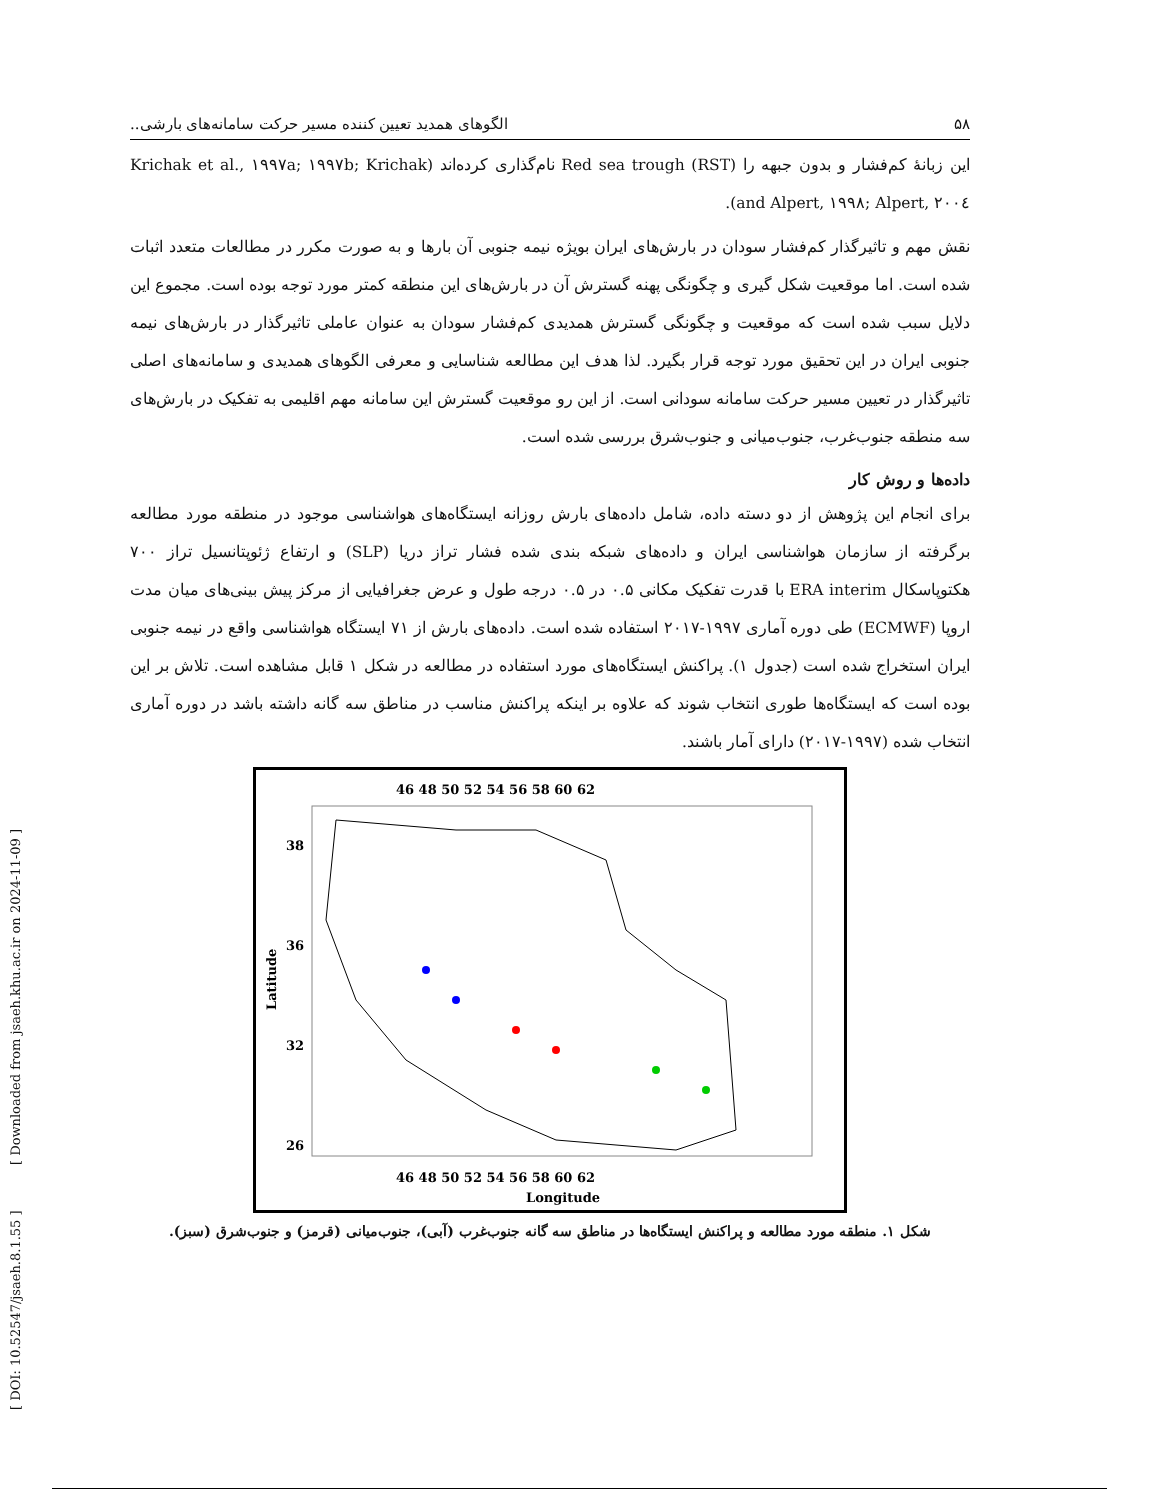[ DOI: 10.52547/jsaeh.8.1.55 ] [ Downloaded from jsaeh.khu.ac.ir on 2024-11-09 ]
۵۸ الگوهای همدید تعیین کننده مسیر حرکت سامانه‌های بارشی..
این زبانهٔ کم‌فشار و بدون جبهه را Red sea trough (RST) نام‌گذاری کرده‌اند (Krichak et al., ۱۹۹۷a; ۱۹۹۷b; Krichak and Alpert, ۱۹۹۸; Alpert, ۲۰۰٤).
نقش مهم و تاثیرگذار کم‌فشار سودان در بارش‌های ایران بویژه نیمه جنوبی آن بارها و به صورت مکرر در مطالعات متعدد اثبات شده است. اما موقعیت شکل گیری و چگونگی پهنه گسترش آن در بارش‌های این منطقه کمتر مورد توجه بوده است. مجموع این دلایل سبب شده است که موقعیت و چگونگی گسترش همدیدی کم‌فشار سودان به عنوان عاملی تاثیرگذار در بارش‌های نیمه جنوبی ایران در این تحقیق مورد توجه قرار بگیرد. لذا هدف این مطالعه شناسایی و معرفی الگوهای همدیدی و سامانه‌های اصلی تاثیرگذار در تعیین مسیر حرکت سامانه سودانی است. از این رو موقعیت گسترش این سامانه مهم اقلیمی به تفکیک در بارش‌های سه منطقه جنوب‌غرب، جنوب‌میانی و جنوب‌شرق بررسی شده است.
داده‌ها و روش کار
برای انجام این پژوهش از دو دسته داده، شامل داده‌های بارش روزانه ایستگاه‌های هواشناسی موجود در منطقه مورد مطالعه برگرفته از سازمان هواشناسی ایران و داده‌های شبکه بندی شده فشار تراز دریا (SLP) و ارتفاع ژئوپتانسیل تراز ۷۰۰ هکتوپاسکال ERA interim با قدرت تفکیک مکانی ۰.۵ در ۰.۵ درجه طول و عرض جغرافیایی از مرکز پیش بینی‌های میان مدت اروپا (ECMWF) طی دوره آماری ۱۹۹۷-۲۰۱۷ استفاده شده است. داده‌های بارش از ۷۱ ایستگاه هواشناسی واقع در نیمه جنوبی ایران استخراج شده است (جدول ۱). پراکنش ایستگاه‌های مورد استفاده در مطالعه در شکل ۱ قابل مشاهده است. تلاش بر این بوده است که ایستگاه‌ها طوری انتخاب شوند که علاوه بر اینکه پراکنش مناسب در مناطق سه گانه داشته باشد در دوره آماری انتخاب شده (۱۹۹۷-۲۰۱۷) دارای آمار باشند.
46 48 50 52 54 56 58 60 62
46 48 50 52 54 56 58 60 62
Longitude
Latitude
38
36
32
26
شکل ۱. منطقه مورد مطالعه و پراکنش ایستگاه‌ها در مناطق سه گانه جنوب‌غرب (آبی)، جنوب‌میانی (قرمز) و جنوب‌شرق (سبز).